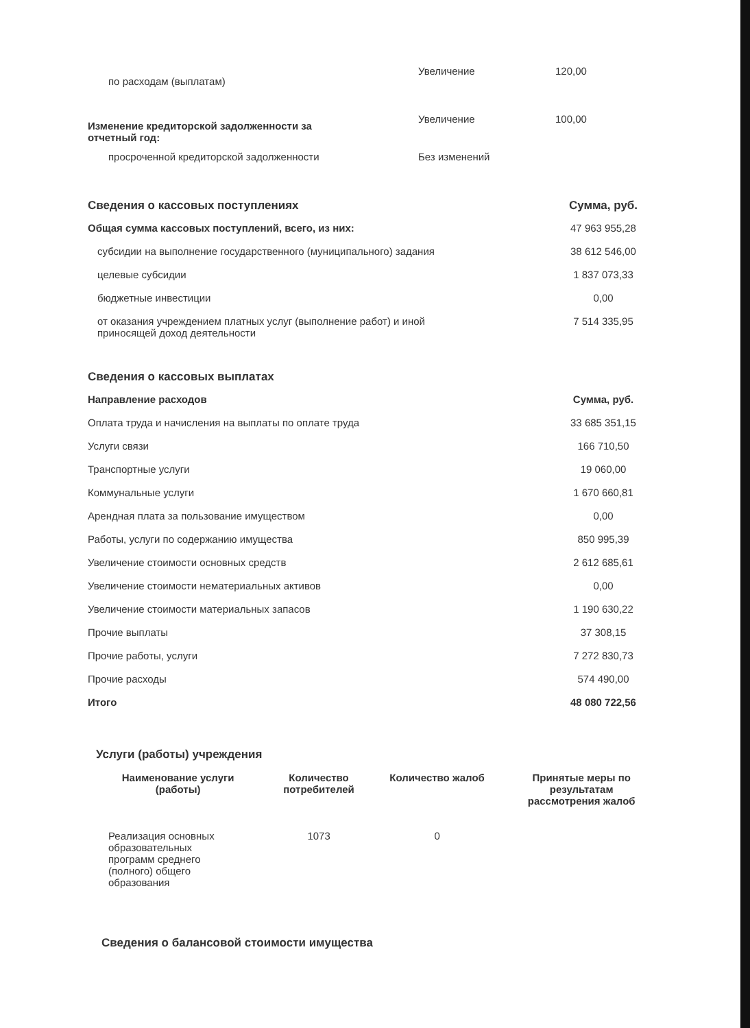| по расходам (выплатам) | Увеличение | 120,00 |
| Изменение кредиторской задолженности за отчетный год: | Увеличение | 100,00 |
| просроченной кредиторской задолженности | Без изменений | |
| Сведения о кассовых поступлениях | Сумма, руб. |
| Общая сумма кассовых поступлений, всего, из них: | 47 963 955,28 |
| субсидии на выполнение государственного (муниципального) задания | 38 612 546,00 |
| целевые субсидии | 1 837 073,33 |
| бюджетные инвестиции | 0,00 |
| от оказания учреждением платных услуг (выполнение работ) и иной приносящей доход деятельности | 7 514 335,95 |
| Сведения о кассовых выплатах | |
| Направление расходов | Сумма, руб. |
| Оплата труда и начисления на выплаты по оплате труда | 33 685 351,15 |
| Услуги связи | 166 710,50 |
| Транспортные услуги | 19 060,00 |
| Коммунальные услуги | 1 670 660,81 |
| Арендная плата за пользование имуществом | 0,00 |
| Работы, услуги по содержанию имущества | 850 995,39 |
| Увеличение стоимости основных средств | 2 612 685,61 |
| Увеличение стоимости нематериальных активов | 0,00 |
| Увеличение стоимости материальных запасов | 1 190 630,22 |
| Прочие выплаты | 37 308,15 |
| Прочие работы, услуги | 7 272 830,73 |
| Прочие расходы | 574 490,00 |
| Итого | 48 080 722,56 |
Услуги (работы) учреждения
| Наименование услуги (работы) | Количество потребителей | Количество жалоб | Принятые меры по результатам рассмотрения жалоб |
| --- | --- | --- | --- |
| Реализация основных образовательных программ среднего (полного) общего образования | 1073 | 0 | |
Сведения о балансовой стоимости имущества